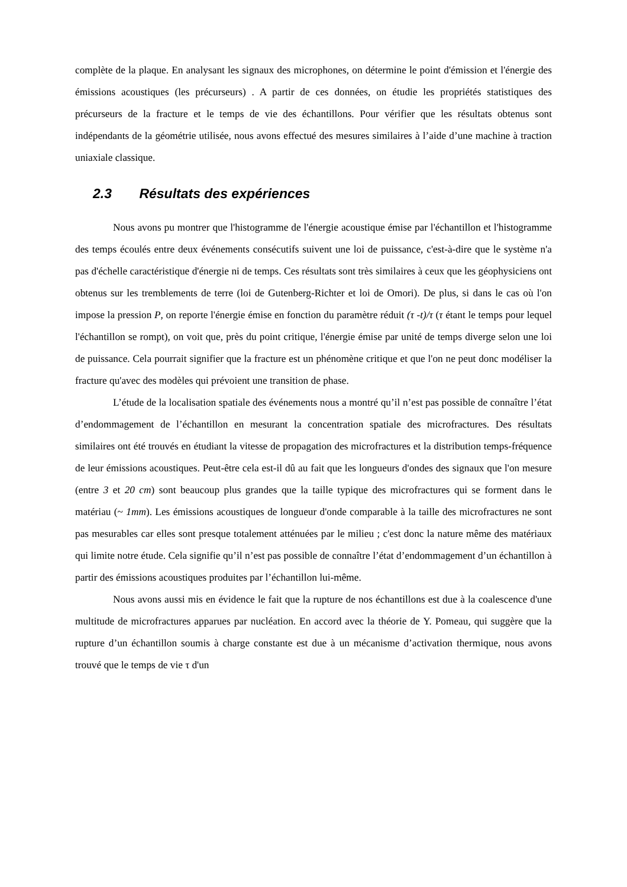complète de la plaque. En analysant les signaux des microphones, on détermine le point d'émission et l'énergie des émissions acoustiques (les précurseurs) . A partir de ces données, on étudie les propriétés statistiques des précurseurs de la fracture et le temps de vie des échantillons. Pour vérifier que les résultats obtenus sont indépendants de la géométrie utilisée, nous avons effectué des mesures similaires à l’aide d’une machine à traction uniaxiale classique.
2.3 Résultats des expériences
Nous avons pu montrer que l'histogramme de l'énergie acoustique émise par l'échantillon et l'histogramme des temps écoulés entre deux événements consécutifs suivent une loi de puissance, c'est-à-dire que le système n'a pas d'échelle caractéristique d'énergie ni de temps. Ces résultats sont très similaires à ceux que les géophysiciens ont obtenus sur les tremblements de terre (loi de Gutenberg-Richter et loi de Omori). De plus, si dans le cas où l'on impose la pression P, on reporte l'énergie émise en fonction du paramètre réduit (τ -t)/τ (τ étant le temps pour lequel l'échantillon se rompt), on voit que, près du point critique, l'énergie émise par unité de temps diverge selon une loi de puissance. Cela pourrait signifier que la fracture est un phénomène critique et que l'on ne peut donc modéliser la fracture qu'avec des modèles qui prévoient une transition de phase.
L’étude de la localisation spatiale des événements nous a montré qu’il n’est pas possible de connaître l’état d’endommagement de l’échantillon en mesurant la concentration spatiale des microfractures. Des résultats similaires ont été trouvés en étudiant la vitesse de propagation des microfractures et la distribution temps-fréquence de leur émissions acoustiques. Peut-être cela est-il dû au fait que les longueurs d'ondes des signaux que l'on mesure (entre 3 et 20 cm) sont beaucoup plus grandes que la taille typique des microfractures qui se forment dans le matériau (~ 1mm). Les émissions acoustiques de longueur d'onde comparable à la taille des microfractures ne sont pas mesurables car elles sont presque totalement atténuées par le milieu ; c'est donc la nature même des matériaux qui limite notre étude. Cela signifie qu’il n’est pas possible de connaître l’état d’endommagement d’un échantillon à partir des émissions acoustiques produites par l’échantillon lui-même.
Nous avons aussi mis en évidence le fait que la rupture de nos échantillons est due à la coalescence d'une multitude de microfractures apparues par nucléation. En accord avec la théorie de Y. Pomeau, qui suggère que la rupture d’un échantillon soumis à charge constante est due à un mécanisme d’activation thermique, nous avons trouvé que le temps de vie τ d'un